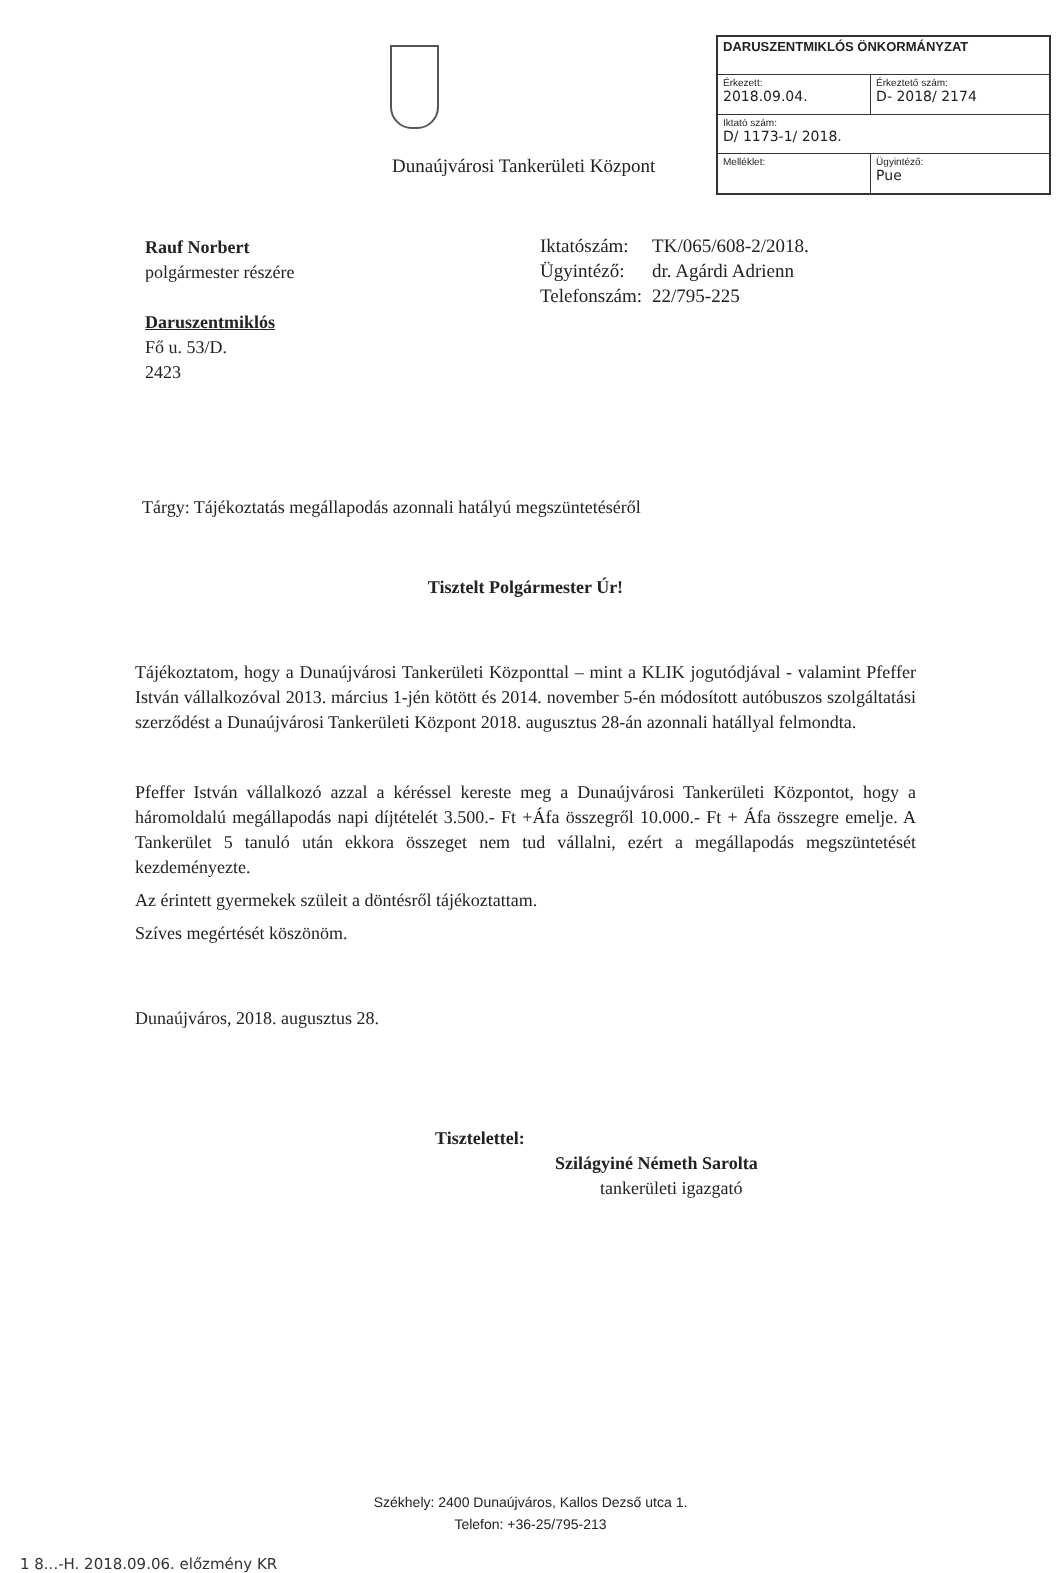| DARUSZENTMIKLÓS ÖNKORMÁNYZAT | |
| --- | --- |
| Érkezett: 2018.09.04. | Érkeztető szám: D- 2018/ 2174 |
| Iktató szám: D/ 1173-1/ 2018. | |
| Melléklet: | Ügyintéző: Pue |
Dunaújvárosi Tankerületi Központ
Rauf Norbert
polgármester részére
Daruszentmiklós
Fő u. 53/D.
2423
| Iktatószám: | TK/065/608-2/2018. |
| Ügyintéző: | dr. Agárdi Adrienn |
| Telefonszám: | 22/795-225 |
Tárgy: Tájékoztatás megállapodás azonnali hatályú megszüntetéséről
Tisztelt Polgármester Úr!
Tájékoztatom, hogy a Dunaújvárosi Tankerületi Központtal – mint a KLIK jogutódjával - valamint Pfeffer István vállalkozóval 2013. március 1-jén kötött és 2014. november 5-én módosított autóbuszos szolgáltatási szerződést a Dunaújvárosi Tankerületi Központ 2018. augusztus 28-án azonnali hatállyal felmondta.
Pfeffer István vállalkozó azzal a kéréssel kereste meg a Dunaújvárosi Tankerületi Központot, hogy a háromoldalú megállapodás napi díjtételét 3.500.- Ft +Áfa összegről 10.000.- Ft + Áfa összegre emelje. A Tankerület 5 tanuló után ekkora összeget nem tud vállalni, ezért a megállapodás megszüntetését kezdeményezte.
Az érintett gyermekek szüleit a döntésről tájékoztattam.
Szíves megértését köszönöm.
Dunaújváros, 2018. augusztus 28.
Tisztelettel:
Szilágyiné Németh Sarolta
tankerületi igazgató
Székhely: 2400 Dunaújváros, Kallos Dezső utca 1.
Telefon: +36-25/795-213
1 8...-H. 2018.09.06. előzmény KR